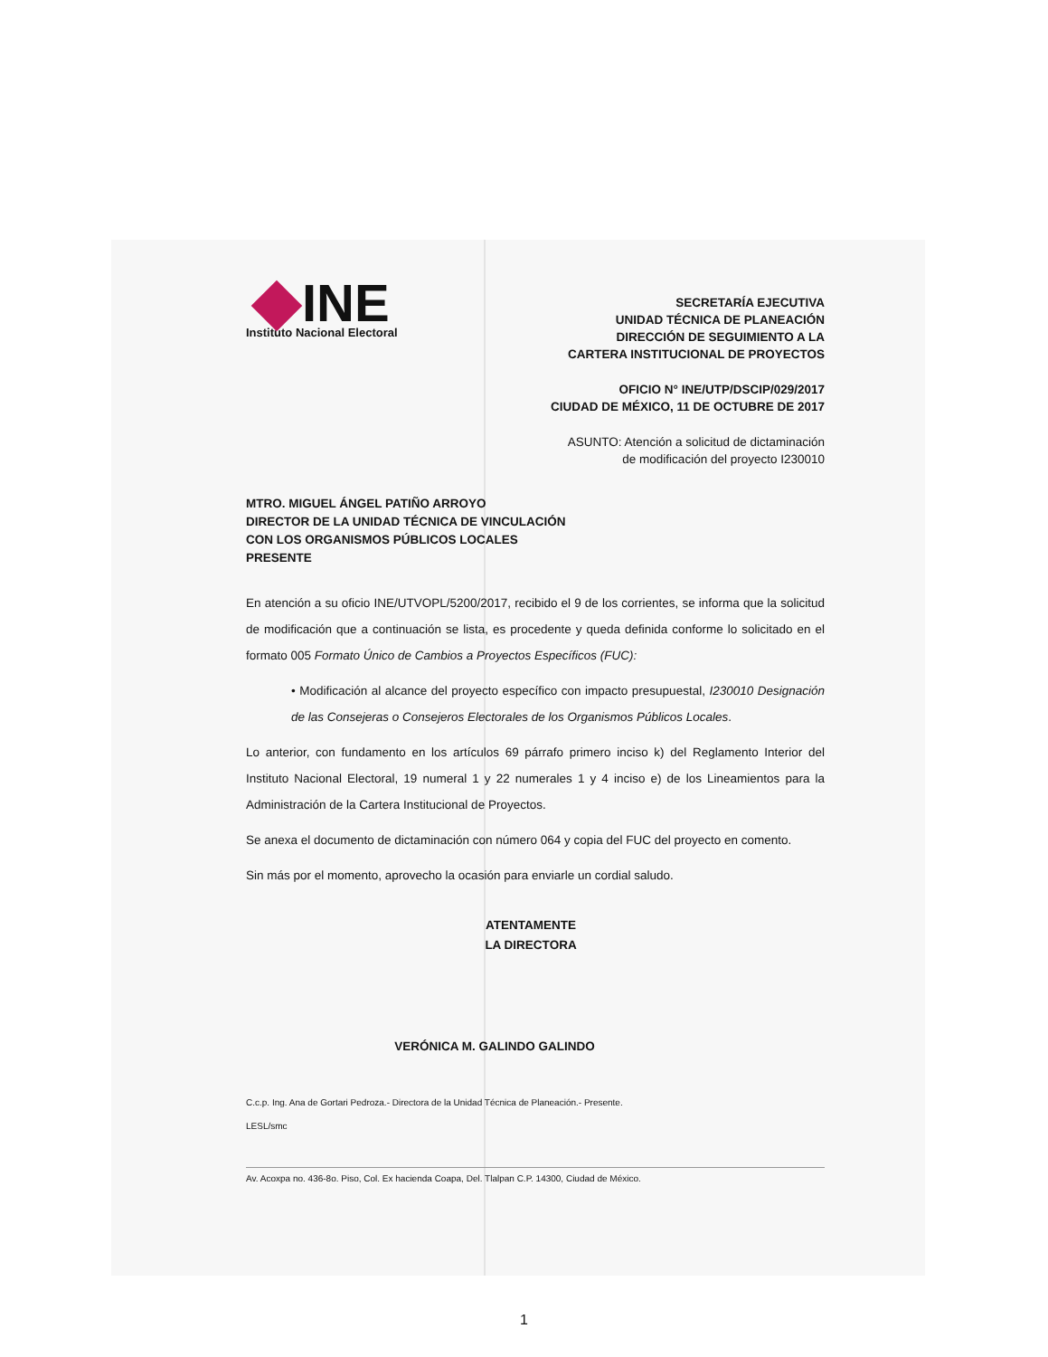INE
Instituto Nacional Electoral
SECRETARÍA EJECUTIVA
UNIDAD TÉCNICA DE PLANEACIÓN
DIRECCIÓN DE SEGUIMIENTO A LA
CARTERA INSTITUCIONAL DE PROYECTOS
OFICIO N° INE/UTP/DSCIP/029/2017
CIUDAD DE MÉXICO, 11 DE OCTUBRE DE 2017
ASUNTO: Atención a solicitud de dictaminación
de modificación del proyecto I230010
MTRO. MIGUEL ÁNGEL PATIÑO ARROYO
DIRECTOR DE LA UNIDAD TÉCNICA DE VINCULACIÓN
CON LOS ORGANISMOS PÚBLICOS LOCALES
PRESENTE
En atención a su oficio INE/UTVOPL/5200/2017, recibido el 9 de los corrientes, se informa que la solicitud de modificación que a continuación se lista, es procedente y queda definida conforme lo solicitado en el formato 005 Formato Único de Cambios a Proyectos Específicos (FUC):
• Modificación al alcance del proyecto específico con impacto presupuestal, I230010 Designación de las Consejeras o Consejeros Electorales de los Organismos Públicos Locales.
Lo anterior, con fundamento en los artículos 69 párrafo primero inciso k) del Reglamento Interior del Instituto Nacional Electoral, 19 numeral 1 y 22 numerales 1 y 4 inciso e) de los Lineamientos para la Administración de la Cartera Institucional de Proyectos.
Se anexa el documento de dictaminación con número 064 y copia del FUC del proyecto en comento.
Sin más por el momento, aprovecho la ocasión para enviarle un cordial saludo.
ATENTAMENTE
LA DIRECTORA
VERÓNICA M. GALINDO GALINDO
C.c.p. Ing. Ana de Gortari Pedroza.- Directora de la Unidad Técnica de Planeación.- Presente.
LESL/smc
Av. Acoxpa no. 436-8o. Piso, Col. Ex hacienda Coapa, Del. Tlalpan C.P. 14300, Ciudad de México.
1